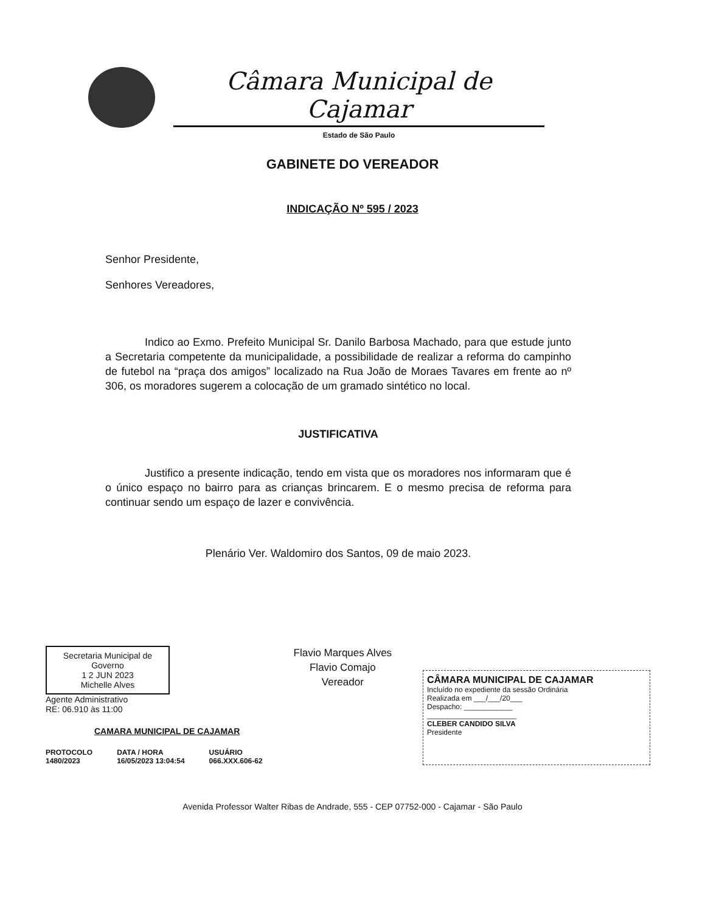Câmara Municipal de Cajamar
Estado de São Paulo
GABINETE DO VEREADOR
INDICAÇÃO Nº 595 / 2023
Senhor Presidente,
Senhores Vereadores,
Indico ao Exmo. Prefeito Municipal Sr. Danilo Barbosa Machado, para que estude junto a Secretaria competente da municipalidade, a possibilidade de realizar a reforma do campinho de futebol na “praça dos amigos” localizado na Rua João de Moraes Tavares em frente ao nº 306, os moradores sugerem a colocação de um gramado sintético no local.
JUSTIFICATIVA
Justifico a presente indicação, tendo em vista que os moradores nos informaram que é o único espaço no bairro para as crianças brincarem. E o mesmo precisa de reforma para continuar sendo um espaço de lazer e convivência.
Plenário Ver. Waldomiro dos Santos, 09 de maio 2023.
Secretaria Municipal de Governo
1 2 JUN 2023
Michelle Alves
Agente Administrativo
RE: 06.910 às 11:00
CAMARA MUNICIPAL DE CAJAMAR
PROTOCOLO
1480/2023
DATA / HORA
16/05/2023 13:04:54
USUÁRIO
066.XXX.606-62
Flavio Marques Alves
Flavio Comajo
Vereador
CÂMARA MUNICIPAL DE CAJAMAR
Incluído no expediente da sessão Ordinária
Realizada em ___/___/20___
Despacho: ____________
______________________
CLEBER CANDIDO SILVA
Presidente
Avenida Professor Walter Ribas de Andrade, 555 - CEP 07752-000 - Cajamar - São Paulo